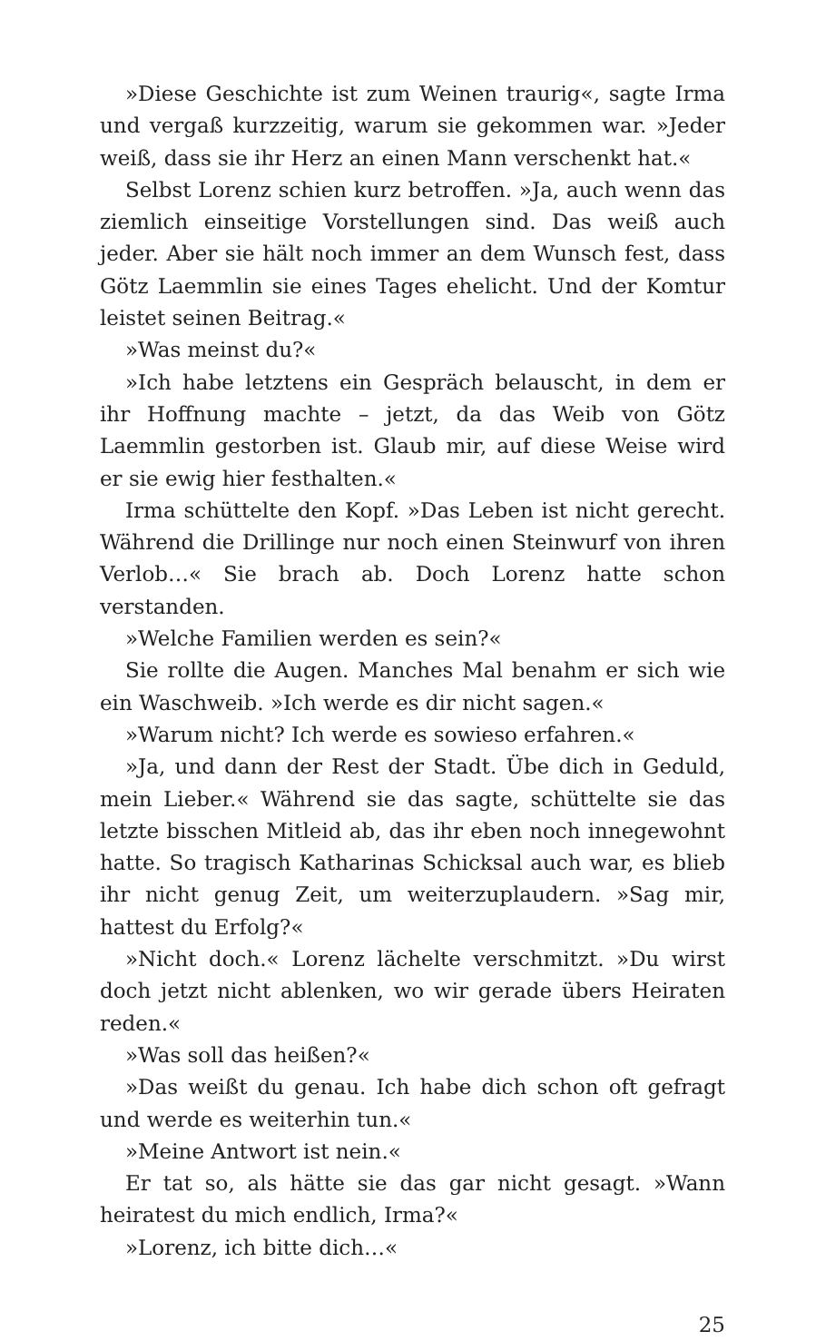»Diese Geschichte ist zum Weinen traurig«, sagte Irma und vergaß kurzzeitig, warum sie gekommen war. »Jeder weiß, dass sie ihr Herz an einen Mann verschenkt hat.«
Selbst Lorenz schien kurz betroffen. »Ja, auch wenn das ziemlich einseitige Vorstellungen sind. Das weiß auch jeder. Aber sie hält noch immer an dem Wunsch fest, dass Götz Laemmlin sie eines Tages ehelicht. Und der Komtur leistet seinen Beitrag.«
»Was meinst du?«
»Ich habe letztens ein Gespräch belauscht, in dem er ihr Hoffnung machte – jetzt, da das Weib von Götz Laemmlin gestorben ist. Glaub mir, auf diese Weise wird er sie ewig hier festhalten.«
Irma schüttelte den Kopf. »Das Leben ist nicht gerecht. Während die Drillinge nur noch einen Steinwurf von ihren Verlob…« Sie brach ab. Doch Lorenz hatte schon verstanden.
»Welche Familien werden es sein?«
Sie rollte die Augen. Manches Mal benahm er sich wie ein Waschweib. »Ich werde es dir nicht sagen.«
»Warum nicht? Ich werde es sowieso erfahren.«
»Ja, und dann der Rest der Stadt. Übe dich in Geduld, mein Lieber.« Während sie das sagte, schüttelte sie das letzte bisschen Mitleid ab, das ihr eben noch innegewohnt hatte. So tragisch Katharinas Schicksal auch war, es blieb ihr nicht genug Zeit, um weiterzuplaudern. »Sag mir, hattest du Erfolg?«
»Nicht doch.« Lorenz lächelte verschmitzt. »Du wirst doch jetzt nicht ablenken, wo wir gerade übers Heiraten reden.«
»Was soll das heißen?«
»Das weißt du genau. Ich habe dich schon oft gefragt und werde es weiterhin tun.«
»Meine Antwort ist nein.«
Er tat so, als hätte sie das gar nicht gesagt. »Wann heiratest du mich endlich, Irma?«
»Lorenz, ich bitte dich…«
25